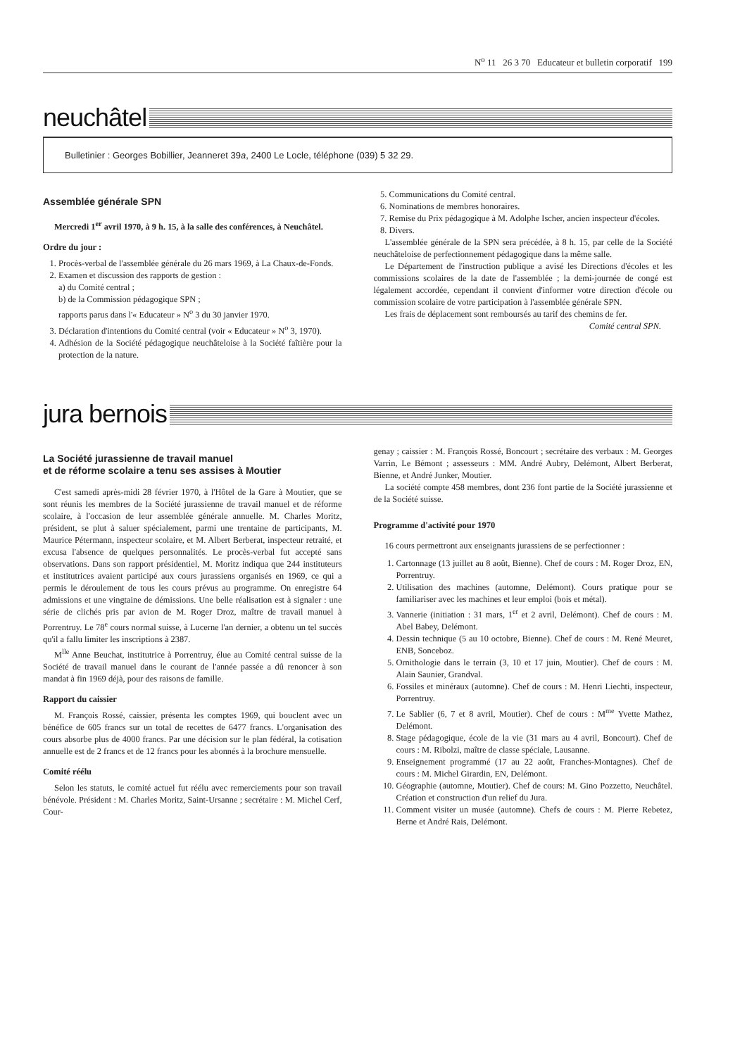N<sup>o</sup> 11 26 3 70 Educateur et bulletin corporatif 199
neuchâtel
Bulletinier : Georges Bobillier, Jeanneret 39a, 2400 Le Locle, téléphone (039) 5 32 29.
Assemblée générale SPN
Mercredi 1<sup>er</sup> avril 1970, à 9 h. 15, à la salle des conférences, à Neuchâtel.
Ordre du jour :
1. Procès-verbal de l'assemblée générale du 26 mars 1969, à La Chaux-de-Fonds.
2. Examen et discussion des rapports de gestion :
a) du Comité central ;
b) de la Commission pédagogique SPN ;
rapports parus dans l'« Educateur » N<sup>o</sup> 3 du 30 janvier 1970.
3. Déclaration d'intentions du Comité central (voir « Educateur » N<sup>o</sup> 3, 1970).
4. Adhésion de la Société pédagogique neuchâteloise à la Société faîtière pour la protection de la nature.
5. Communications du Comité central.
6. Nominations de membres honoraires.
7. Remise du Prix pédagogique à M. Adolphe Ischer, ancien inspecteur d'écoles.
8. Divers.
L'assemblée générale de la SPN sera précédée, à 8 h. 15, par celle de la Société neuchâteloise de perfectionnement pédagogique dans la même salle.
Le Département de l'instruction publique a avisé les Directions d'écoles et les commissions scolaires de la date de l'assemblée ; la demi-journée de congé est légalement accordée, cependant il convient d'informer votre direction d'école ou commission scolaire de votre participation à l'assemblée générale SPN.
Les frais de déplacement sont remboursés au tarif des chemins de fer.
Comité central SPN.
jura bernois
La Société jurassienne de travail manuel
et de réforme scolaire a tenu ses assises à Moutier
C'est samedi après-midi 28 février 1970, à l'Hôtel de la Gare à Moutier, que se sont réunis les membres de la Société jurassienne de travail manuel et de réforme scolaire, à l'occasion de leur assemblée générale annuelle. M. Charles Moritz, président, se plut à saluer spécialement, parmi une trentaine de participants, M. Maurice Pétermann, inspecteur scolaire, et M. Albert Berberat, inspecteur retraité, et excusa l'absence de quelques personnalités. Le procès-verbal fut accepté sans observations. Dans son rapport présidentiel, M. Moritz indiqua que 244 instituteurs et institutrices avaient participé aux cours jurassiens organisés en 1969, ce qui a permis le déroulement de tous les cours prévus au programme. On enregistre 64 admissions et une vingtaine de démissions. Une belle réalisation est à signaler : une série de clichés pris par avion de M. Roger Droz, maître de travail manuel à Porrentruy. Le 78<sup>e</sup> cours normal suisse, à Lucerne l'an dernier, a obtenu un tel succès qu'il a fallu limiter les inscriptions à 2387.
M<sup>lle</sup> Anne Beuchat, institutrice à Porrentruy, élue au Comité central suisse de la Société de travail manuel dans le courant de l'année passée a dû renoncer à son mandat à fin 1969 déjà, pour des raisons de famille.
Rapport du caissier
M. François Rossé, caissier, présenta les comptes 1969, qui bouclent avec un bénéfice de 605 francs sur un total de recettes de 6477 francs. L'organisation des cours absorbe plus de 4000 francs. Par une décision sur le plan fédéral, la cotisation annuelle est de 2 francs et de 12 francs pour les abonnés à la brochure mensuelle.
Comité réélu
Selon les statuts, le comité actuel fut réélu avec remerciements pour son travail bénévole. Président : M. Charles Moritz, Saint-Ursanne ; secrétaire : M. Michel Cerf, Cour-
genay ; caissier : M. François Rossé, Boncourt ; secrétaire des verbaux : M. Georges Varrin, Le Bémont ; assesseurs : MM. André Aubry, Delémont, Albert Berberat, Bienne, et André Junker, Moutier.
La société compte 458 membres, dont 236 font partie de la Société jurassienne et de la Société suisse.
Programme d'activité pour 1970
16 cours permettront aux enseignants jurassiens de se perfectionner :
1. Cartonnage (13 juillet au 8 août, Bienne). Chef de cours : M. Roger Droz, EN, Porrentruy.
2. Utilisation des machines (automne, Delémont). Cours pratique pour se familiariser avec les machines et leur emploi (bois et métal).
3. Vannerie (initiation : 31 mars, 1<sup>er</sup> et 2 avril, Delémont). Chef de cours : M. Abel Babey, Delémont.
4. Dessin technique (5 au 10 octobre, Bienne). Chef de cours : M. René Meuret, ENB, Sonceboz.
5. Ornithologie dans le terrain (3, 10 et 17 juin, Moutier). Chef de cours : M. Alain Saunier, Grandval.
6. Fossiles et minéraux (automne). Chef de cours : M. Henri Liechti, inspecteur, Porrentruy.
7. Le Sablier (6, 7 et 8 avril, Moutier). Chef de cours : M<sup>me</sup> Yvette Mathez, Delémont.
8. Stage pédagogique, école de la vie (31 mars au 4 avril, Boncourt). Chef de cours : M. Ribolzi, maître de classe spéciale, Lausanne.
9. Enseignement programmé (17 au 22 août, Franches-Montagnes). Chef de cours : M. Michel Girardin, EN, Delémont.
10. Géographie (automne, Moutier). Chef de cours: M. Gino Pozzetto, Neuchâtel. Création et construction d'un relief du Jura.
11. Comment visiter un musée (automne). Chefs de cours : M. Pierre Rebetez, Berne et André Rais, Delémont.